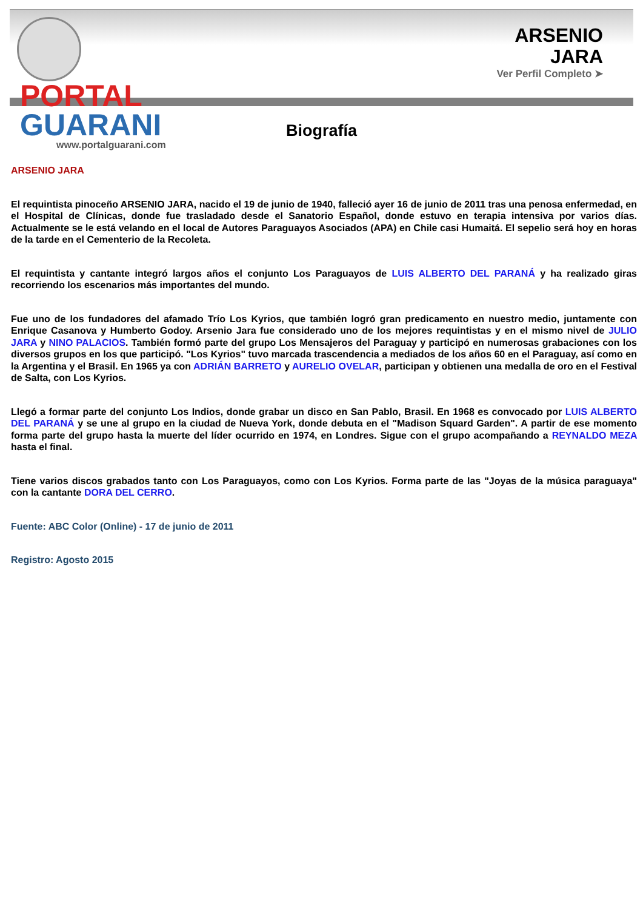PORTAL
GUARANI
www.portalguarani.com
ARSENIO
JARA
Ver Perfil Completo ➤
Biografía
ARSENIO JARA
El requintista pinoceño ARSENIO JARA, nacido el 19 de junio de 1940, falleció ayer 16 de junio de 2011 tras una penosa enfermedad, en el Hospital de Clínicas, donde fue trasladado desde el Sanatorio Español, donde estuvo en terapia intensiva por varios días. Actualmente se le está velando en el local de Autores Paraguayos Asociados (APA) en Chile casi Humaitá. El sepelio será hoy en horas de la tarde en el Cementerio de la Recoleta.
El requintista y cantante integró largos años el conjunto Los Paraguayos de LUIS ALBERTO DEL PARANÁ y ha realizado giras recorriendo los escenarios más importantes del mundo.
Fue uno de los fundadores del afamado Trío Los Kyrios, que también logró gran predicamento en nuestro medio, juntamente con Enrique Casanova y Humberto Godoy. Arsenio Jara fue considerado uno de los mejores requintistas y en el mismo nivel de JULIO JARA y NINO PALACIOS. También formó parte del grupo Los Mensajeros del Paraguay y participó en numerosas grabaciones con los diversos grupos en los que participó. "Los Kyrios" tuvo marcada trascendencia a mediados de los años 60 en el Paraguay, así como en la Argentina y el Brasil. En 1965 ya con ADRIÁN BARRETO y AURELIO OVELAR, participan y obtienen una medalla de oro en el Festival de Salta, con Los Kyrios.
Llegó a formar parte del conjunto Los Indios, donde grabar un disco en San Pablo, Brasil. En 1968 es convocado por LUIS ALBERTO DEL PARANÁ y se une al grupo en la ciudad de Nueva York, donde debuta en el "Madison Squard Garden". A partir de ese momento forma parte del grupo hasta la muerte del líder ocurrido en 1974, en Londres. Sigue con el grupo acompañando a REYNALDO MEZA hasta el final.
Tiene varios discos grabados tanto con Los Paraguayos, como con Los Kyrios. Forma parte de las "Joyas de la música paraguaya" con la cantante DORA DEL CERRO.
Fuente: ABC Color (Online) - 17 de junio de 2011
Registro: Agosto 2015